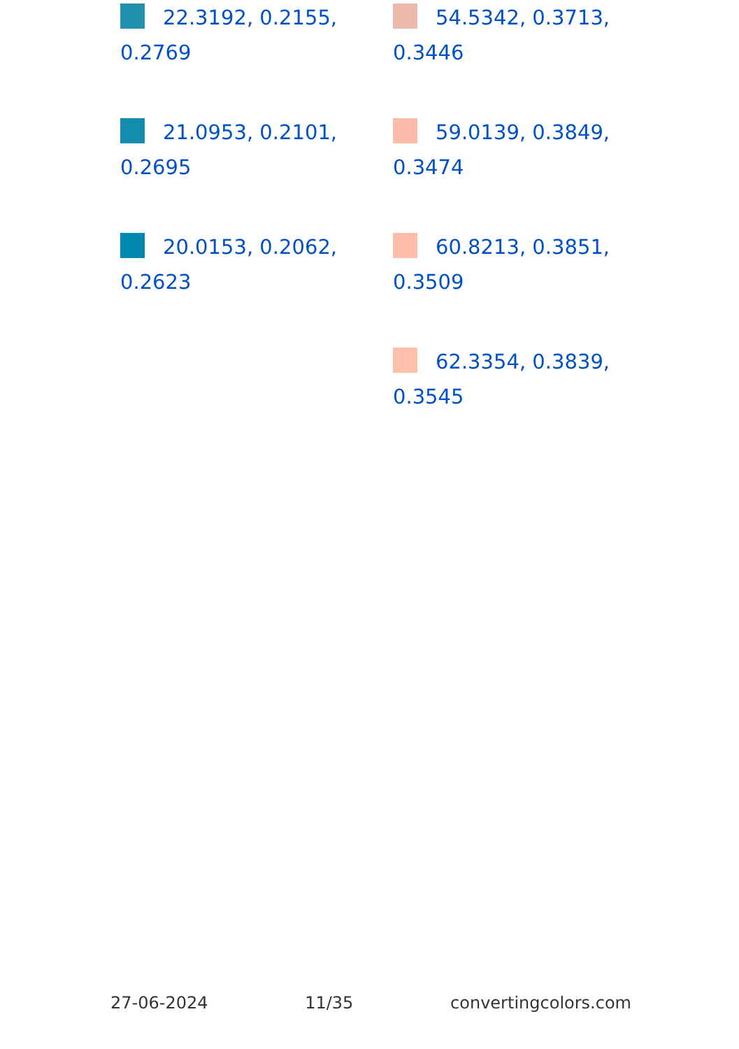22.3192, 0.2155, 0.2769
21.0953, 0.2101, 0.2695
20.0153, 0.2062, 0.2623
54.5342, 0.3713, 0.3446
59.0139, 0.3849, 0.3474
60.8213, 0.3851, 0.3509
62.3354, 0.3839, 0.3545
27-06-2024 11/35 convertingcolors.com